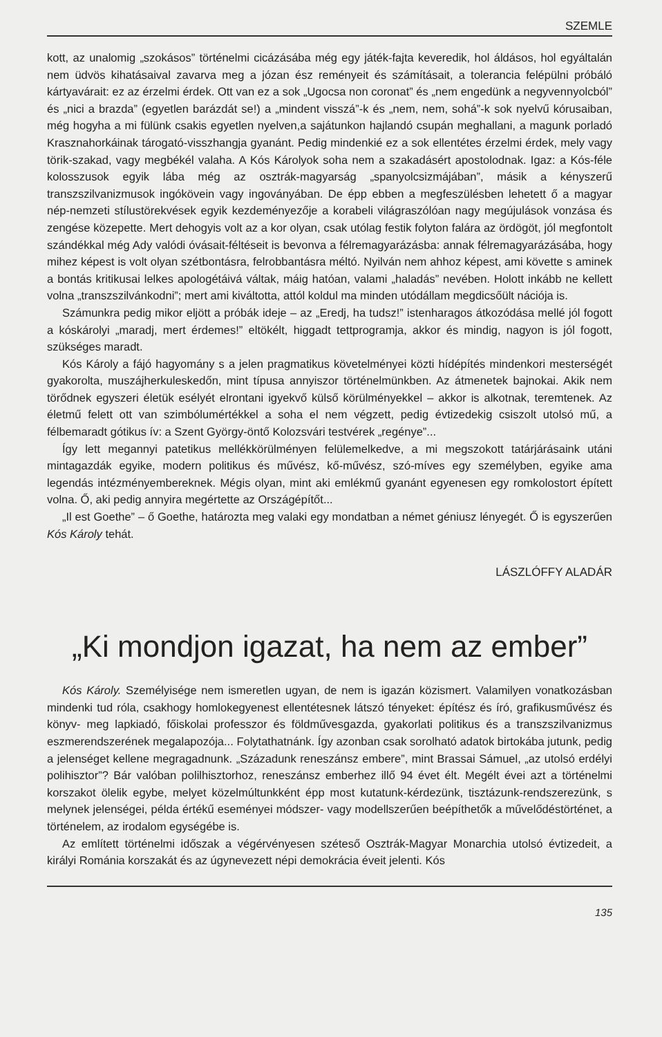SZEMLE
kott, az unalomig „szokásos” történelmi cicázásába még egy játék-fajta keveredik, hol áldásos, hol egyáltalán nem üdvös kihatásaival zavarva meg a józan ész reményeit és számításait, a tolerancia felépülni próbáló kártyavárait: ez az érzelmi érdek. Ott van ez a sok „Ugocsa non coronat” és „nem engedünk a negyvennyolcból” és „nici a brazda” (egyetlen barázdát se!) a „mindent visszá”-k és „nem, nem, sohá”-k sok nyelvű kórusaiban, még hogyha a mi fülünk csakis egyetlen nyelven,a sajátunkon hajlandó csupán meghallani, a magunk porladó Krasznahorkáinak tárogató-visszhangja gyanánt. Pedig mindenkié ez a sok ellentétes érzelmi érdek, mely vagy törik-szakad, vagy megbékél valaha. A Kós Károlyok soha nem a szakadásért apostolodnak. Igaz: a Kós-féle kolosszusok egyik lába még az osztrák-magyarság „spanyolcsizmájában”, másik a kényszerű transzszilvanizmusok ingókövein vagy ingoványában. De épp ebben a megfeszülésben lehetett ő a magyar nép-nemzeti stílustörekvések egyik kezdeményezője a korabeli világraszólóan nagy megújulások vonzása és zengése közepette. Mert dehogyis volt az a kor olyan, csak utólag festik folyton falára az ördögöt, jól megfontolt szándékkal még Ady valódi óvásait-féltéseit is bevonva a félremagyarázásba: annak félremagyarázásába, hogy mihez képest is volt olyan szétbontásra, felrobbantásra méltó. Nyilván nem ahhoz képest, ami követte s aminek a bontás kritikusai lelkes apologétáivá váltak, máig hatóan, valami „haladás” nevében. Holott inkább ne kellett volna „transzszilvánkodni”; mert ami kiváltotta, attól koldul ma minden utódállam megdicsőült nációja is.
Számunkra pedig mikor eljött a próbák ideje – az „Eredj, ha tudsz!” istenharagos átkozódása mellé jól fogott a kóskárolyi „maradj, mert érdemes!” eltökélt, higgadt tettprogramja, akkor és mindig, nagyon is jól fogott, szükséges maradt.
Kós Károly a fájó hagyomány s a jelen pragmatikus követelményei közti hídépítés mindenkori mesterségét gyakorolta, muszájherkuleskedőn, mint típusa annyiszor történelmünkben. Az átmenetek bajnokai. Akik nem törődnek egyszeri életük esélyét elrontani igyekvő külső körülményekkel – akkor is alkotnak, teremtenek. Az életmű felett ott van szimbólumértékkel a soha el nem végzett, pedig évtizedekig csiszolt utolsó mű, a félbemaradt gótikus ív: a Szent György-öntő Kolozsvári testvérek „regénye”...
Így lett megannyi patetikus mellékkörülményen felülemelkedve, a mi megszokott tatárjárásaink utáni mintagazdák egyike, modern politikus és művész, kő-művész, szó-míves egy személyben, egyike ama legendás intézményembereknek. Mégis olyan, mint aki emlékmű gyanánt egyenesen egy romkolostort épített volna. Ő, aki pedig annyira megértette az Országépítőt...
„Il est Goethe” – ő Goethe, határozta meg valaki egy mondatban a német géniusz lényegét. Ő is egyszerűen Kós Károly tehát.
LÁSZLÓFFY ALADÁR
„Ki mondjon igazat, ha nem az ember”
Kós Károly. Személyisége nem ismeretlen ugyan, de nem is igazán közismert. Valamilyen vonatkozásban mindenki tud róla, csakhogy homlokegyenest ellentétesnek látszó tényeket: építész és író, grafikusművész és könyv- meg lapkiadó, főiskolai professzor és földművesgazda, gyakorlati politikus és a transzszilvanizmus eszmerendszerének megalapozója... Folytathatnánk. Így azonban csak sorolható adatok birtokába jutunk, pedig a jelenséget kellene megragadnunk. „Századunk reneszánsz embere”, mint Brassai Sámuel, „az utolsó erdélyi polihisztor”? Bár valóban polilhisztorhoz, reneszánsz emberhez illő 94 évet élt. Megélt évei azt a történelmi korszakot ölelik egybe, melyet közelmúltunkként épp most kutatunk-kérdezünk, tisztázunk-rendszerezünk, s melynek jelenségei, példa értékű eseményei módszer- vagy modellszerűen beépíthetők a művelődéstörténet, a történelem, az irodalom egységébe is.
Az említett történelmi időszak a végérvényesen széteső Osztrák-Magyar Monarchia utolsó évtizedeit, a királyi Románia korszakát és az úgynevezett népi demokrácia éveit jelenti. Kós
135